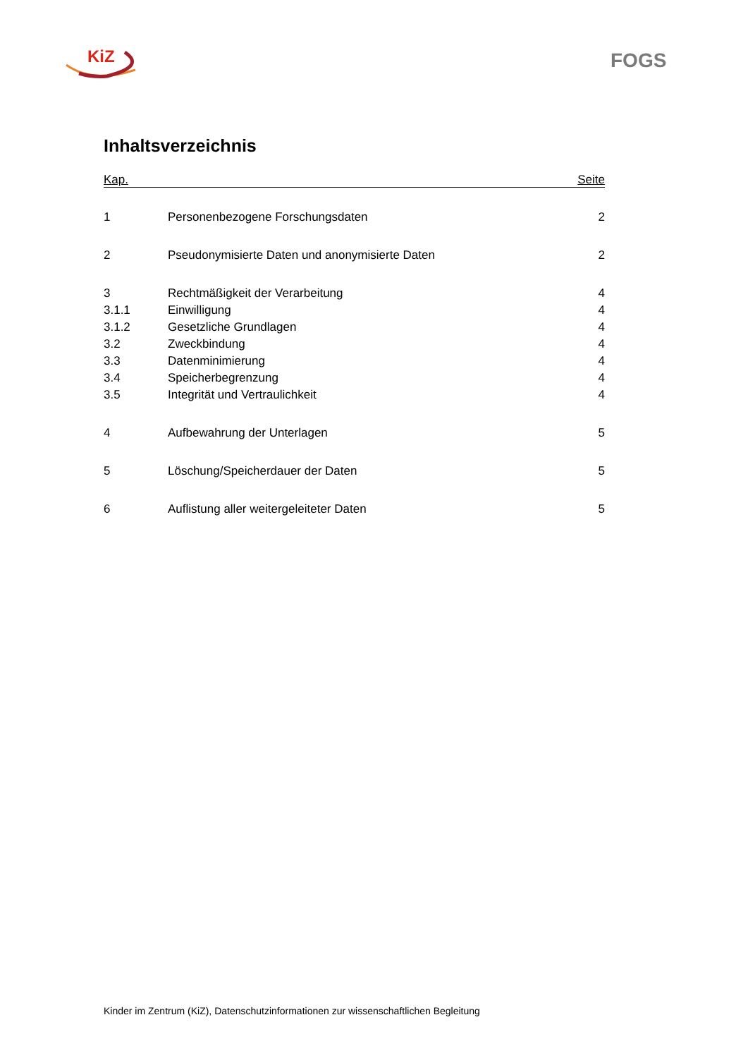KiZ FOGS
Inhaltsverzeichnis
Kap. Seite
| 1 | Personenbezogene Forschungsdaten | 2 |
| 2 | Pseudonymisierte Daten und anonymisierte Daten | 2 |
| 3 | Rechtmäßigkeit der Verarbeitung | 4 |
| 3.1.1 | Einwilligung | 4 |
| 3.1.2 | Gesetzliche Grundlagen | 4 |
| 3.2 | Zweckbindung | 4 |
| 3.3 | Datenminimierung | 4 |
| 3.4 | Speicherbegrenzung | 4 |
| 3.5 | Integrität und Vertraulichkeit | 4 |
| 4 | Aufbewahrung der Unterlagen | 5 |
| 5 | Löschung/Speicherdauer der Daten | 5 |
| 6 | Auflistung aller weitergeleiteter Daten | 5 |
Kinder im Zentrum (KiZ), Datenschutzinformationen zur wissenschaftlichen Begleitung